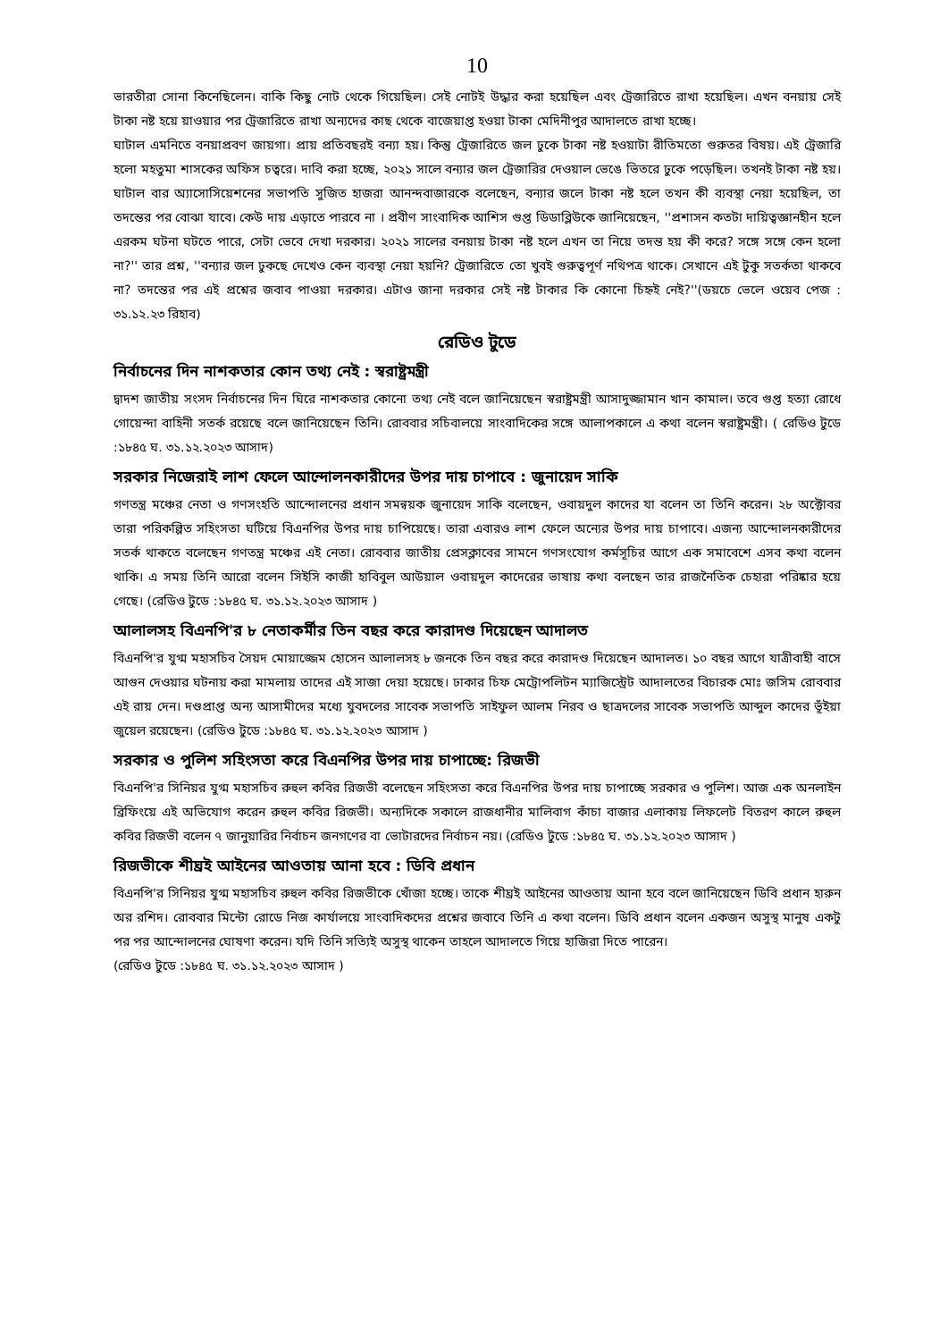10
ভারতীরা সোনা কিনেছিলেন। বাকি কিছু নোট থেকে গিয়েছিল। সেই নোটই উদ্ধার করা হয়েছিল এবং ট্রেজারিতে রাখা হয়েছিল। এখন বনয়ায় সেই টাকা নষ্ট হয়ে য়াওয়ার পর ট্রেজারিতে রাখা অন্যদের কাছ থেকে বাজেয়াপ্ত হওয়া টাকা মেদিনীপুর আদালতে রাখা হচ্ছে।
ঘাটাল এমনিতে বনয়াপ্রবণ জায়গা। প্রায় প্রতিবছরই বন্যা হয়। কিন্তু ট্রেজারিতে জল ঢুকে টাকা নষ্ট হওয়াটা রীতিমতো গুরুতর বিষয়। এই ট্রেজারি হলো মহতুমা শাসকের অফিস চত্বরে। দাবি করা হচ্ছে, ২০২১ সালে বন্যার জল ট্রেজারির দেওয়াল ভেঙে ভিতরে ঢুকে পড়েছিল। তখনই টাকা নষ্ট হয়। ঘাটাল বার অ্যাসোসিয়েশনের সভাপতি সুজিত হাজরা আনন্দবাজারকে বলেছেন, বন্যার জলে টাকা নষ্ট হলে তখন কী ব্যবস্থা নেয়া হয়েছিল, তা তদন্তের পর বোঝা যাবে। কেউ দায় এড়াতে পারবে না । প্রবীণ সাংবাদিক আশিস গুপ্ত ডিডাব্লিউকে জানিয়েছেন, ''প্রশাসন কতটা দায়িত্বজ্ঞানহীন হলে এরকম ঘটনা ঘটতে পারে, সেটা ভেবে দেখা দরকার। ২০২১ সালের বনয়ায় টাকা নষ্ট হলে এখন তা নিয়ে তদন্ত হয় কী করে? সঙ্গে সঙ্গে কেন হলো না?'' তার প্রশ্ন, ''বন্যার জল ঢুকছে দেখেও কেন ব্যবস্থা নেয়া হয়নি? ট্রেজারিতে তো খুবই গুরুত্বপূর্ণ নথিপত্র থাকে। সেখানে এই টুকু সতর্কতা থাকবে না? তদন্তের পর এই প্রশ্নের জবাব পাওয়া দরকার। এটাও জানা দরকার সেই নষ্ট টাকার কি কোনো চিহ্নই নেই?''(ডয়চে ভেলে ওয়েব পেজ : ৩১.১২.২৩ রিহাব)
রেডিও টুডে
নির্বাচনের দিন নাশকতার কোন তথ্য নেই : স্বরাষ্ট্রমন্ত্রী
দ্বাদশ জাতীয় সংসদ নির্বাচনের দিন ঘিরে নাশকতার কোনো তথ্য নেই বলে জানিয়েছেন স্বরাষ্ট্রমন্ত্রী আসাদুজ্জামান খান কামাল। তবে গুপ্ত হত্যা রোধে গোয়েন্দা বাহিনী সতর্ক রয়েছে বলে জানিয়েছেন তিনি। রোববার সচিবালয়ে সাংবাদিকের সঙ্গে আলাপকালে এ কথা বলেন স্বরাষ্ট্রমন্ত্রী। ( রেডিও টুডে :১৮৪৫ ঘ. ৩১.১২.২০২৩ আসাদ)
সরকার নিজেরাই লাশ ফেলে আন্দোলনকারীদের উপর দায় চাপাবে : জুনায়েদ সাকি
গণতন্ত্র মঞ্চের নেতা ও গণসংহতি আন্দোলনের প্রধান সমন্বয়ক জুনায়েদ সাকি বলেছেন, ওবায়দুল কাদের যা বলেন তা তিনি করেন। ২৮ অক্টোবর তারা পরিকল্পিত সহিংসতা ঘটিয়ে বিএনপির উপর দায় চাপিয়েছে। তারা এবারও লাশ ফেলে অন্যের উপর দায় চাপাবে। এজন্য আন্দোলনকারীদের সতর্ক থাকতে বলেছেন গণতন্ত্র মঞ্চের এই নেতা। রোববার জাতীয় প্রেসক্লাবের সামনে গণসংযোগ কর্মসূচির আগে এক সমাবেশে এসব কথা বলেন থাকি। এ সময় তিনি আরো বলেন সিইসি কাজী হাবিবুল আউয়াল ওবায়দুল কাদেরের ভাষায় কথা বলছেন তার রাজনৈতিক চেহারা পরিষ্কার হয়ে গেছে। (রেডিও টুডে :১৮৪৫ ঘ. ৩১.১২.২০২৩ আসাদ )
আলালসহ বিএনপি'র ৮ নেতাকর্মীর তিন বছর করে কারাদণ্ড দিয়েছেন আদালত
বিএনপি'র যুগ্ম মহাসচিব সৈয়দ মোয়াজ্জেম হোসেন আলালসহ ৮ জনকে তিন বছর করে কারাদণ্ড দিয়েছেন আদালত। ১০ বছর আগে যাত্রীবাহী বাসে আগুন দেওয়ার ঘটনায় করা মামলায় তাদের এই সাজা দেয়া হয়েছে। ঢাকার চিফ মেট্রোপলিটন ম্যাজিস্ট্রেট আদালতের বিচারক মোঃ জসিম রোববার এই রায় দেন। দণ্ডপ্রাপ্ত অন্য আসামীদের মধ্যে যুবদলের সাবেক সভাপতি সাইফুল আলম নিরব ও ছাত্রদলের সাবেক সভাপতি আব্দুল কাদের ভূঁইয়া জুয়েল রয়েছেন। (রেডিও টুডে :১৮৪৫ ঘ. ৩১.১২.২০২৩ আসাদ )
সরকার ও পুলিশ সহিংসতা করে বিএনপির উপর দায় চাপাচ্ছে: রিজভী
বিএনপি'র সিনিয়র যুগ্ম মহাসচিব রুহুল কবির রিজভী বলেছেন সহিংসতা করে বিএনপির উপর দায় চাপাচ্ছে সরকার ও পুলিশ। আজ এক অনলাইন ব্রিফিংয়ে এই অভিযোগ করেন রুহুল কবির রিজভী। অন্যদিকে সকালে রাজধানীর মালিবাগ কাঁচা বাজার এলাকায় লিফলেট বিতরণ কালে রুহুল কবির রিজভী বলেন ৭ জানুয়ারির নির্বাচন জনগণের বা ভোটারদের নির্বাচন নয়। (রেডিও টুডে :১৮৪৫ ঘ. ৩১.১২.২০২৩ আসাদ )
রিজভীকে শীঘ্রই আইনের আওতায় আনা হবে : ডিবি প্রধান
বিএনপি'র সিনিয়র যুগ্ম মহাসচিব রুহুল কবির রিজভীকে খোঁজা হচ্ছে। তাকে শীঘ্রই আইনের আওতায় আনা হবে বলে জানিয়েছেন ডিবি প্রধান হারুন অর রশিদ। রোববার মিন্টো রোডে নিজ কার্যালয়ে সাংবাদিকদের প্রশ্নের জবাবে তিনি এ কথা বলেন। ডিবি প্রধান বলেন একজন অসুস্থ মানুষ একটু পর পর আন্দোলনের ঘোষণা করেন। যদি তিনি সত্যিই অসুস্থ থাকেন তাহলে আদালতে গিয়ে হাজিরা দিতে পারেন।
(রেডিও টুডে :১৮৪৫ ঘ. ৩১.১২.২০২৩ আসাদ )